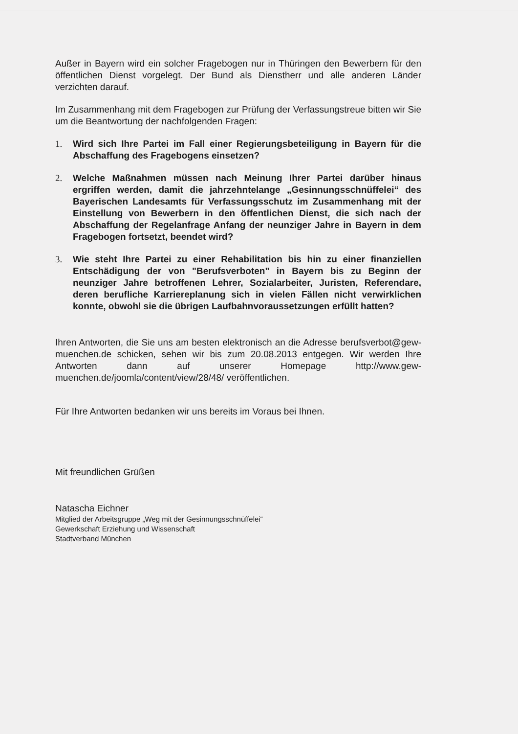Außer in Bayern wird ein solcher Fragebogen nur in Thüringen den Bewerbern für den öffentlichen Dienst vorgelegt. Der Bund als Dienstherr und alle anderen Länder verzichten darauf.
Im Zusammenhang mit dem Fragebogen zur Prüfung der Verfassungstreue bitten wir Sie um die Beantwortung der nachfolgenden Fragen:
1. Wird sich Ihre Partei im Fall einer Regierungsbeteiligung in Bayern für die Abschaffung des Fragebogens einsetzen?
2. Welche Maßnahmen müssen nach Meinung Ihrer Partei darüber hinaus ergriffen werden, damit die jahrzehntelange „Gesinnungsschnüffelei“ des Bayerischen Landesamts für Verfassungsschutz im Zusammenhang mit der Einstellung von Bewerbern in den öffentlichen Dienst, die sich nach der Abschaffung der Regelanfrage Anfang der neunziger Jahre in Bayern in dem Fragebogen fortsetzt, beendet wird?
3. Wie steht Ihre Partei zu einer Rehabilitation bis hin zu einer finanziellen Entschädigung der von "Berufsverboten" in Bayern bis zu Beginn der neunziger Jahre betroffenen Lehrer, Sozialarbeiter, Juristen, Referendare, deren berufliche Karriereplanung sich in vielen Fällen nicht verwirklichen konnte, obwohl sie die übrigen Laufbahnvoraussetzungen erfüllt hatten?
Ihren Antworten, die Sie uns am besten elektronisch an die Adresse berufsverbot@gew-muenchen.de schicken, sehen wir bis zum 20.08.2013 entgegen. Wir werden Ihre Antworten dann auf unserer Homepage http://www.gew-muenchen.de/joomla/content/view/28/48/ veröffentlichen.
Für Ihre Antworten bedanken wir uns bereits im Voraus bei Ihnen.
Mit freundlichen Grüßen
Natascha Eichner
Mitglied der Arbeitsgruppe „Weg mit der Gesinnungsschnüffelei“
Gewerkschaft Erziehung und Wissenschaft
Stadtverband München